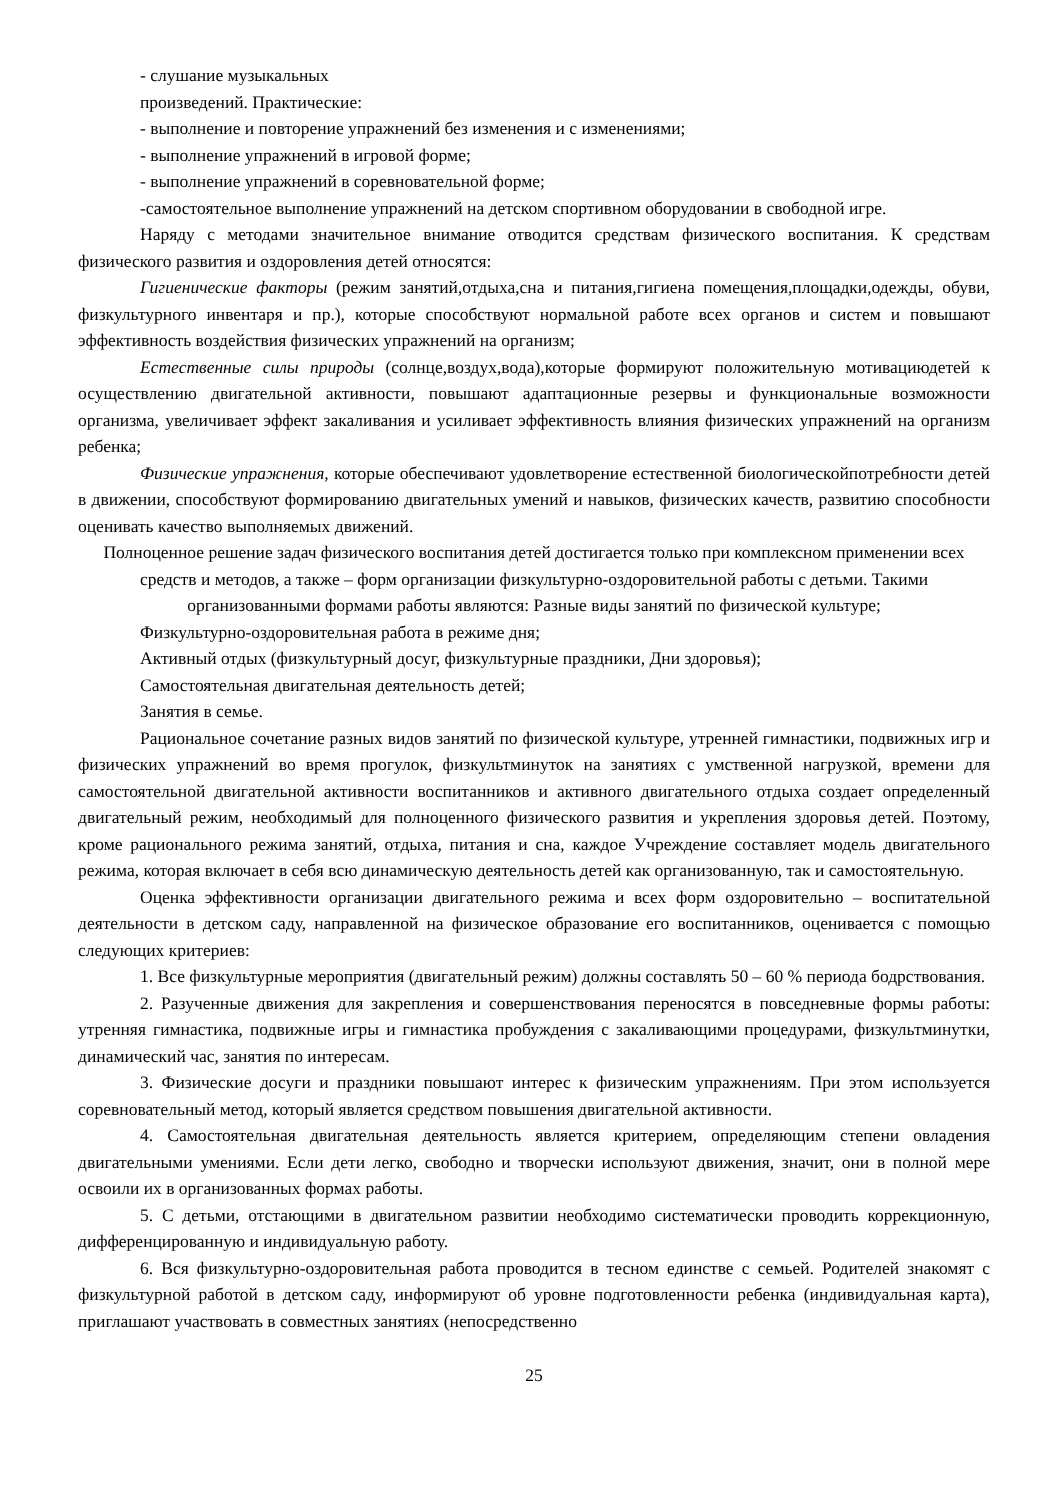- слушание музыкальных
произведений. Практические:
- выполнение и повторение упражнений без изменения и с изменениями;
- выполнение упражнений в игровой форме;
- выполнение упражнений в соревновательной форме;
-самостоятельное выполнение упражнений на детском спортивном оборудовании в свободной игре.
Наряду с методами значительное внимание отводится средствам физического воспитания. К средствам физического развития и оздоровления детей относятся:
Гигиенические факторы (режим занятий,отдыха,сна и питания,гигиена помещения,площадки,одежды, обуви, физкультурного инвентаря и пр.), которые способствуют нормальной работе всех органов и систем и повышают эффективность воздействия физических упражнений на организм;
Естественные силы природы (солнце,воздух,вода),которые формируют положительную мотивациюдетей к осуществлению двигательной активности, повышают адаптационные резервы и функциональные возможности организма, увеличивает эффект закаливания и усиливает эффективность влияния физических упражнений на организм ребенка;
Физические упражнения, которые обеспечивают удовлетворение естественной биологическойпотребности детей в движении, способствуют формированию двигательных умений и навыков, физических качеств, развитию способности оценивать качество выполняемых движений.
Полноценное решение задач физического воспитания детей достигается только при комплексном применении всех средств и методов, а также – форм организации физкультурно-оздоровительной работы с детьми. Такими организованными формами работы являются: Разные виды занятий по физической культуре;
Физкультурно-оздоровительная работа в режиме дня;
Активный отдых (физкультурный досуг, физкультурные праздники, Дни здоровья);
Самостоятельная двигательная деятельность детей;
Занятия в семье.
Рациональное сочетание разных видов занятий по физической культуре, утренней гимнастики, подвижных игр и физических упражнений во время прогулок, физкультминуток на занятиях с умственной нагрузкой, времени для самостоятельной двигательной активности воспитанников и активного двигательного отдыха создает определенный двигательный режим, необходимый для полноценного физического развития и укрепления здоровья детей. Поэтому, кроме рационального режима занятий, отдыха, питания и сна, каждое Учреждение составляет модель двигательного режима, которая включает в себя всю динамическую деятельность детей как организованную, так и самостоятельную.
Оценка эффективности организации двигательного режима и всех форм оздоровительно – воспитательной деятельности в детском саду, направленной на физическое образование его воспитанников, оценивается с помощью следующих критериев:
1. Все физкультурные мероприятия (двигательный режим) должны составлять 50 – 60 % периода бодрствования.
2. Разученные движения для закрепления и совершенствования переносятся в повседневные формы работы: утренняя гимнастика, подвижные игры и гимнастика пробуждения с закаливающими процедурами, физкультминутки, динамический час, занятия по интересам.
3. Физические досуги и праздники повышают интерес к физическим упражнениям. При этом используется соревновательный метод, который является средством повышения двигательной активности.
4. Самостоятельная двигательная деятельность является критерием, определяющим степени овладения двигательными умениями. Если дети легко, свободно и творчески используют движения, значит, они в полной мере освоили их в организованных формах работы.
5. С детьми, отстающими в двигательном развитии необходимо систематически проводить коррекционную, дифференцированную и индивидуальную работу.
6. Вся физкультурно-оздоровительная работа проводится в тесном единстве с семьей. Родителей знакомят с физкультурной работой в детском саду, информируют об уровне подготовленности ребенка (индивидуальная карта), приглашают участвовать в совместных занятиях (непосредственно
25